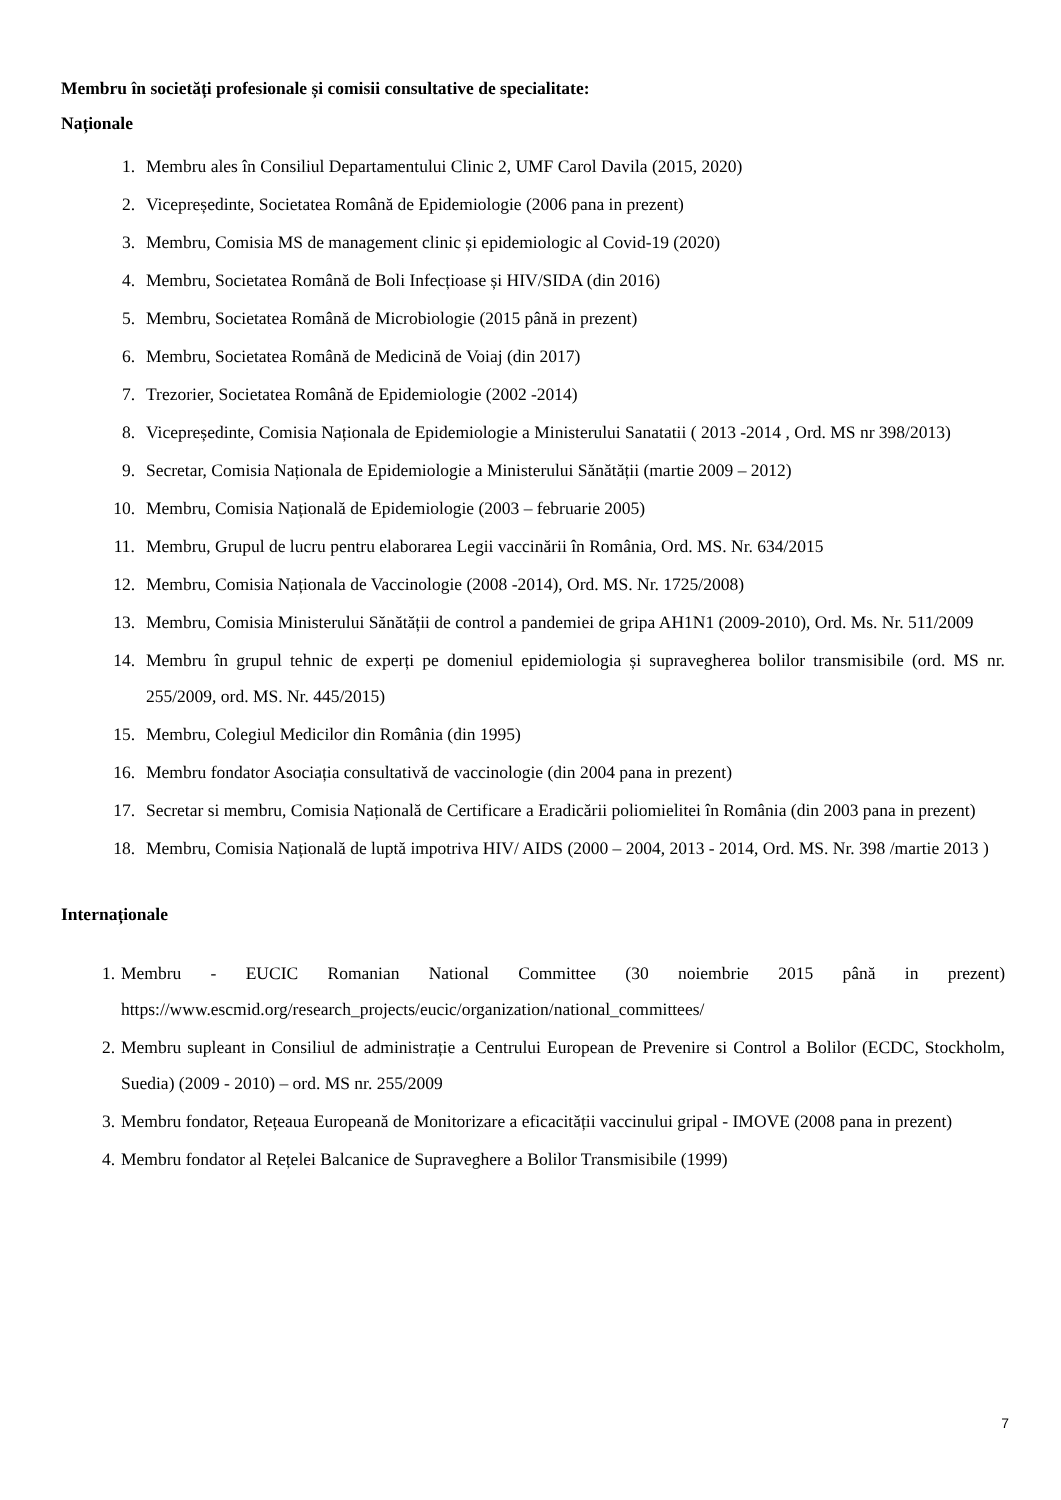Membru în societăți profesionale și comisii consultative de specialitate:
Naționale
1. Membru ales în Consiliul Departamentului Clinic 2, UMF Carol Davila (2015, 2020)
2. Vicepreședinte, Societatea Română de Epidemiologie (2006 pana in prezent)
3. Membru, Comisia MS de management clinic și epidemiologic al Covid-19 (2020)
4. Membru, Societatea Română de Boli Infecțioase și HIV/SIDA (din 2016)
5. Membru, Societatea Română de Microbiologie (2015 până in prezent)
6. Membru, Societatea Română de Medicină de Voiaj (din 2017)
7. Trezorier, Societatea Română de Epidemiologie (2002 -2014)
8. Vicepreședinte, Comisia Naționala de Epidemiologie a Ministerului Sanatatii ( 2013 -2014 , Ord. MS nr 398/2013)
9. Secretar, Comisia Naționala de Epidemiologie a Ministerului Sănătății (martie 2009 – 2012)
10. Membru, Comisia Națională de Epidemiologie (2003 – februarie 2005)
11. Membru, Grupul de lucru pentru elaborarea Legii vaccinării în România, Ord. MS. Nr. 634/2015
12. Membru, Comisia Naționala de Vaccinologie (2008 -2014), Ord. MS. Nr. 1725/2008)
13. Membru, Comisia Ministerului Sănătății de control a pandemiei de gripa AH1N1 (2009-2010), Ord. Ms. Nr. 511/2009
14. Membru în grupul tehnic de experți pe domeniul epidemiologia și supravegherea bolilor transmisibile (ord. MS nr. 255/2009, ord. MS. Nr. 445/2015)
15. Membru, Colegiul Medicilor din România (din 1995)
16. Membru fondator Asociația consultativă de vaccinologie (din 2004 pana in prezent)
17. Secretar si membru, Comisia Națională de Certificare a Eradicării poliomielitei în România (din 2003 pana in prezent)
18. Membru, Comisia Națională de luptă impotriva HIV/ AIDS (2000 – 2004, 2013 - 2014, Ord. MS. Nr. 398 /martie 2013 )
Internaționale
1. Membru - EUCIC Romanian National Committee (30 noiembrie 2015 până in prezent) https://www.escmid.org/research_projects/eucic/organization/national_committees/
2. Membru supleant in Consiliul de administrație a Centrului European de Prevenire si Control a Bolilor (ECDC, Stockholm, Suedia) (2009 - 2010) – ord. MS nr. 255/2009
3. Membru fondator, Rețeaua Europeană de Monitorizare a eficacității vaccinului gripal - IMOVE (2008 pana in prezent)
4. Membru fondator al Rețelei Balcanice de Supraveghere a Bolilor Transmisibile (1999)
7